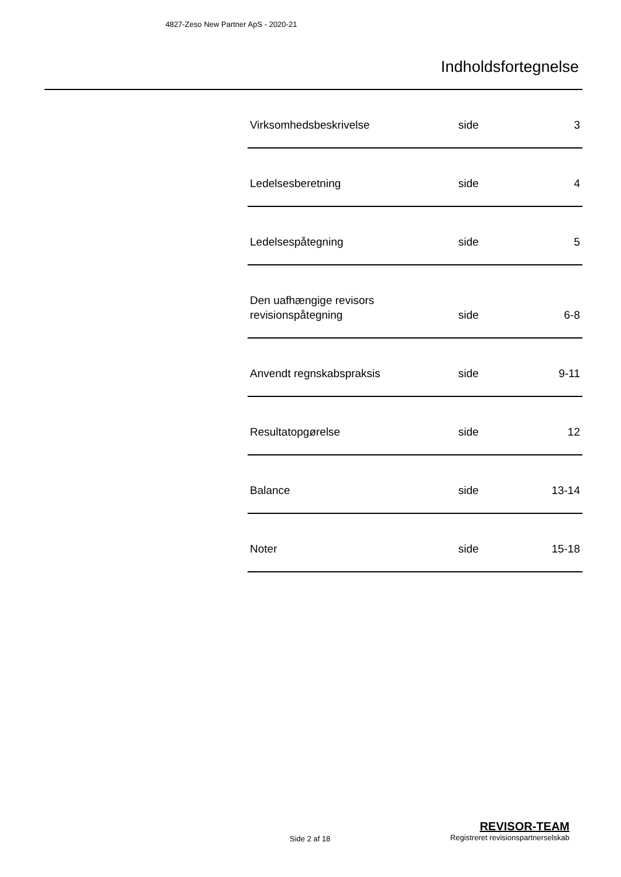4827-Zeso New Partner ApS - 2020-21
Indholdsfortegnelse
| Virksomhedsbeskrivelse | side | 3 |
| Ledelsesberetning | side | 4 |
| Ledelsespåtegning | side | 5 |
| Den uafhængige revisors revisionspåtegning | side | 6-8 |
| Anvendt regnskabspraksis | side | 9-11 |
| Resultatopgørelse | side | 12 |
| Balance | side | 13-14 |
| Noter | side | 15-18 |
Side 2 af 18
REVISOR-TEAM
Registreret revisionspartnerselskab